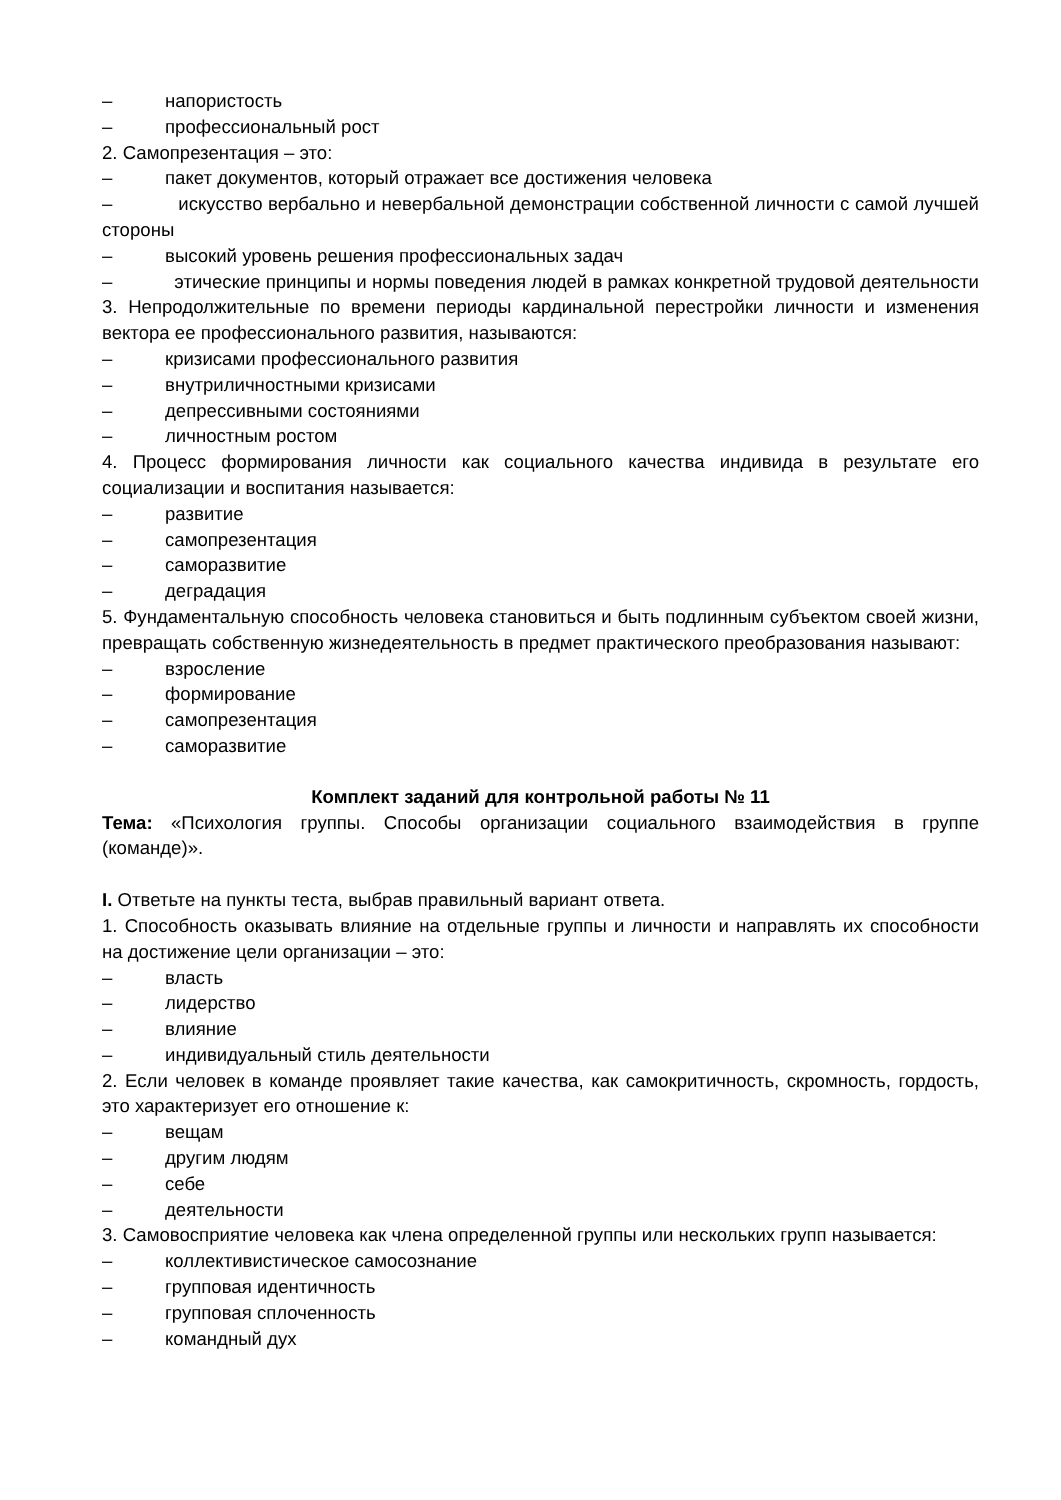– напористость
– профессиональный рост
2. Самопрезентация – это:
– пакет документов, который отражает все достижения человека
– искусство вербально и невербальной демонстрации собственной личности с самой лучшей стороны
– высокий уровень решения профессиональных задач
– этические принципы и нормы поведения людей в рамках конкретной трудовой деятельности
3. Непродолжительные по времени периоды кардинальной перестройки личности и изменения вектора ее профессионального развития, называются:
– кризисами профессионального развития
– внутриличностными кризисами
– депрессивными состояниями
– личностным ростом
4. Процесс формирования личности как социального качества индивида в результате его социализации и воспитания называется:
– развитие
– самопрезентация
– саморазвитие
– деградация
5. Фундаментальную способность человека становиться и быть подлинным субъектом своей жизни, превращать собственную жизнедеятельность в предмет практического преобразования называют:
– взросление
– формирование
– самопрезентация
– саморазвитие
Комплект заданий для контрольной работы № 11
Тема: «Психология группы. Способы организации социального взаимодействия в группе (команде)».
I. Ответьте на пункты теста, выбрав правильный вариант ответа.
1. Способность оказывать влияние на отдельные группы и личности и направлять их способности на достижение цели организации – это:
– власть
– лидерство
– влияние
– индивидуальный стиль деятельности
2. Если человек в команде проявляет такие качества, как самокритичность, скромность, гордость, это характеризует его отношение к:
– вещам
– другим людям
– себе
– деятельности
3. Самовосприятие человека как члена определенной группы или нескольких групп называется:
– коллективистическое самосознание
– групповая идентичность
– групповая сплоченность
– командный дух